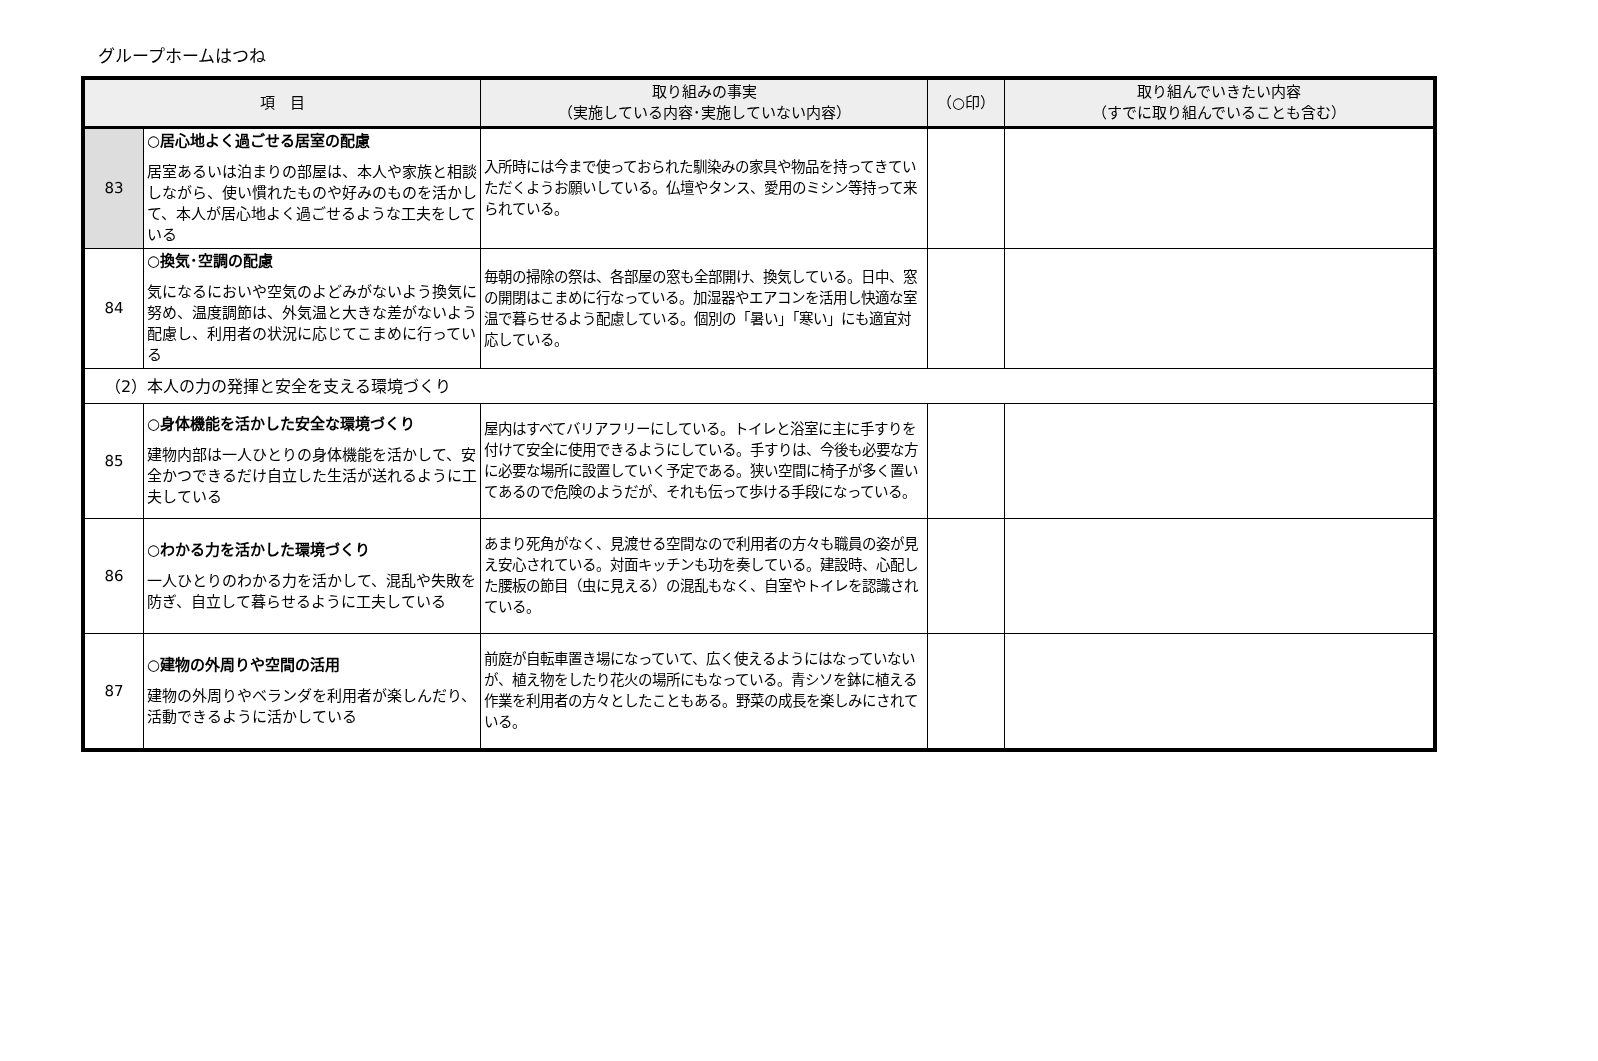グループホームはつね
| 項 目 | | 取り組みの事実 （実施している内容･実施していない内容） | （○印） | 取り組んでいきたい内容 （すでに取り組んでいることも含む） |
| --- | --- | --- | --- | --- |
| 83 | ○居心地よく過ごせる居室の配慮 居室あるいは泊まりの部屋は、本人や家族と相談しながら、使い慣れたものや好みのものを活かして、本人が居心地よく過ごせるような工夫をしている | 入所時には今まで使っておられた馴染みの家具や物品を持ってきていただくようお願いしている。仏壇やタンス、愛用のミシン等持って来られている。 | | |
| 84 | ○換気･空調の配慮 気になるにおいや空気のよどみがないよう換気に努め、温度調節は、外気温と大きな差がないよう配慮し、利用者の状況に応じてこまめに行っている | 毎朝の掃除の祭は、各部屋の窓も全部開け、換気している。日中、窓の開閉はこまめに行なっている。加湿器やエアコンを活用し快適な室温で暮らせるよう配慮している。個別の「暑い」「寒い」にも適宜対応している。 | | |
| （2）本人の力の発揮と安全を支える環境づくり | | | | |
| 85 | ○身体機能を活かした安全な環境づくり 建物内部は一人ひとりの身体機能を活かして、安全かつできるだけ自立した生活が送れるように工夫している | 屋内はすべてバリアフリーにしている。トイレと浴室に主に手すりを付けて安全に使用できるようにしている。手すりは、今後も必要な方に必要な場所に設置していく予定である。狭い空間に椅子が多く置いてあるので危険のようだが、それも伝って歩ける手段になっている。 | | |
| 86 | ○わかる力を活かした環境づくり 一人ひとりのわかる力を活かして、混乱や失敗を防ぎ、自立して暮らせるように工夫している | あまり死角がなく、見渡せる空間なので利用者の方々も職員の姿が見え安心されている。対面キッチンも功を奏している。建設時、心配した腰板の節目（虫に見える）の混乱もなく、自室やトイレを認識されている。 | | |
| 87 | ○建物の外周りや空間の活用 建物の外周りやベランダを利用者が楽しんだり、活動できるように活かしている | 前庭が自転車置き場になっていて、広く使えるようにはなっていないが、植え物をしたり花火の場所にもなっている。青シソを鉢に植える作業を利用者の方々としたこともある。野菜の成長を楽しみにされている。 | | |